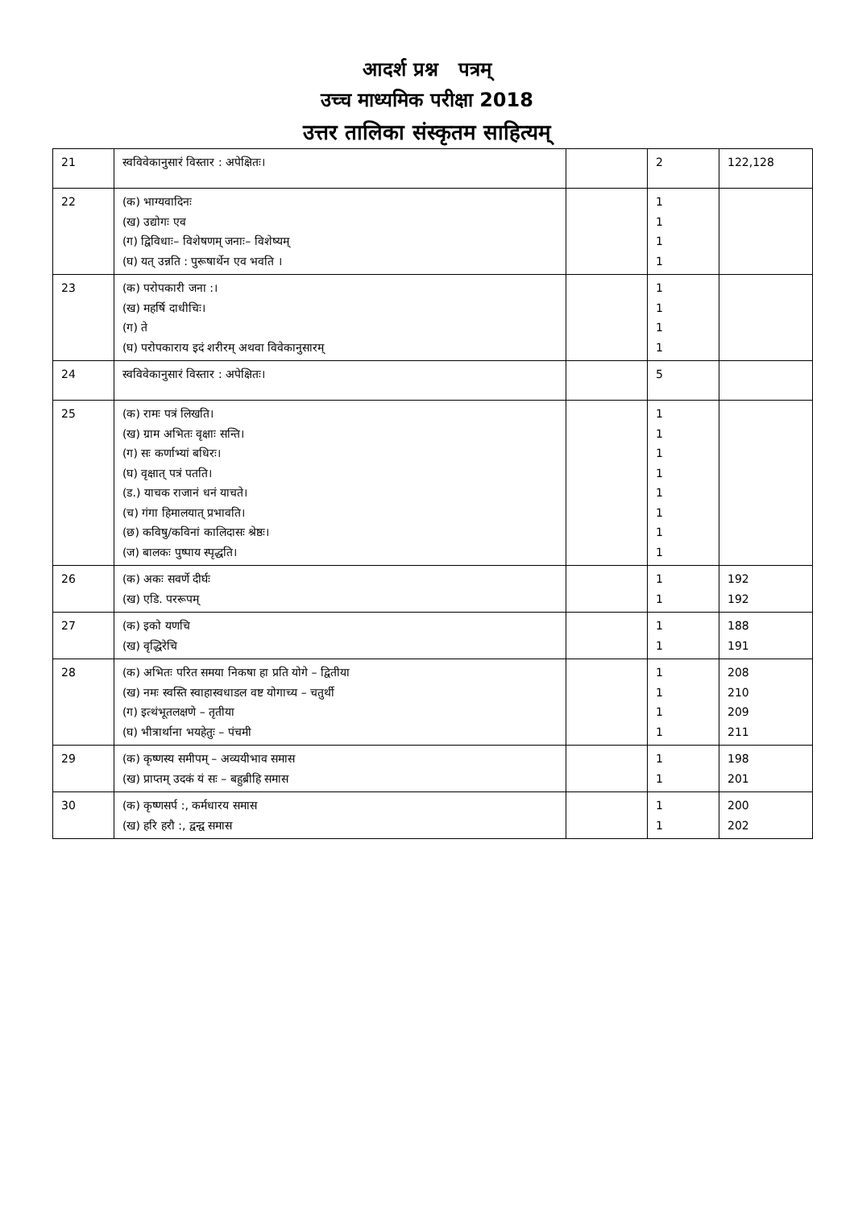आदर्श प्रश्न पत्रम्
उच्च माध्यमिक परीक्षा 2018
उत्तर तालिका संस्कृतम साहित्यम्
| 21 | स्वविवेकानुसारं विस्तार : अपेक्षितः। | | 2 | 122,128 |
| 22 | (क) भाग्यवादिनः (ख) उद्योगः एव (ग) द्विविधाः– विशेषणम् जनाः– विशेष्यम् (घ) यत् उन्नति : पुरूषार्थेन एव भवति । | | 1 1 1 1 | |
| 23 | (क) परोपकारी जना :। (ख) महर्षि दाधीचिः। (ग) ते (घ) परोपकाराय इदं शरीरम् अथवा विवेकानुसारम् | | 1 1 1 1 | |
| 24 | स्वविवेकानुसारं विस्तार : अपेक्षितः। | | 5 | |
| 25 | (क) रामः पत्रं लिखति। (ख) ग्राम अभितः वृक्षाः सन्ति। (ग) सः कर्णाभ्यां बधिरः। (घ) वृक्षात् पत्रं पतति। (ड.) याचक राजानं धनं याचते। (च) गंगा हिमालयात् प्रभावति। (छ) कविषु/कविनां कालिदासः श्रेष्ठः। (ज) बालकः पुष्पाय स्पृद्धति। | | 1 1 1 1 1 1 1 1 | |
| 26 | (क) अकः सवर्णे दीर्घः (ख) एडि. पररूपम् | | 1 1 | 192 192 |
| 27 | (क) इको यणचि (ख) वृद्धिरेचि | | 1 1 | 188 191 |
| 28 | (क) अभितः परित समया निकषा हा प्रति योगे – द्वितीया (ख) नमः स्वस्ति स्वाहास्वधाडल वष्ट योगाच्य – चतुर्थी (ग) इत्थंभूतलक्षणे – तृतीया (घ) भीत्रार्थाना भयहेतुः – पंचमी | | 1 1 1 1 | 208 210 209 211 |
| 29 | (क) कृष्णस्य समीपम् – अव्ययीभाव समास (ख) प्राप्तम् उदकं यं सः – बहुब्रीहि समास | | 1 1 | 198 201 |
| 30 | (क) कृष्णसर्प :, कर्मधारय समास (ख) हरि हरौ :, द्वन्द्व समास | | 1 1 | 200 202 |